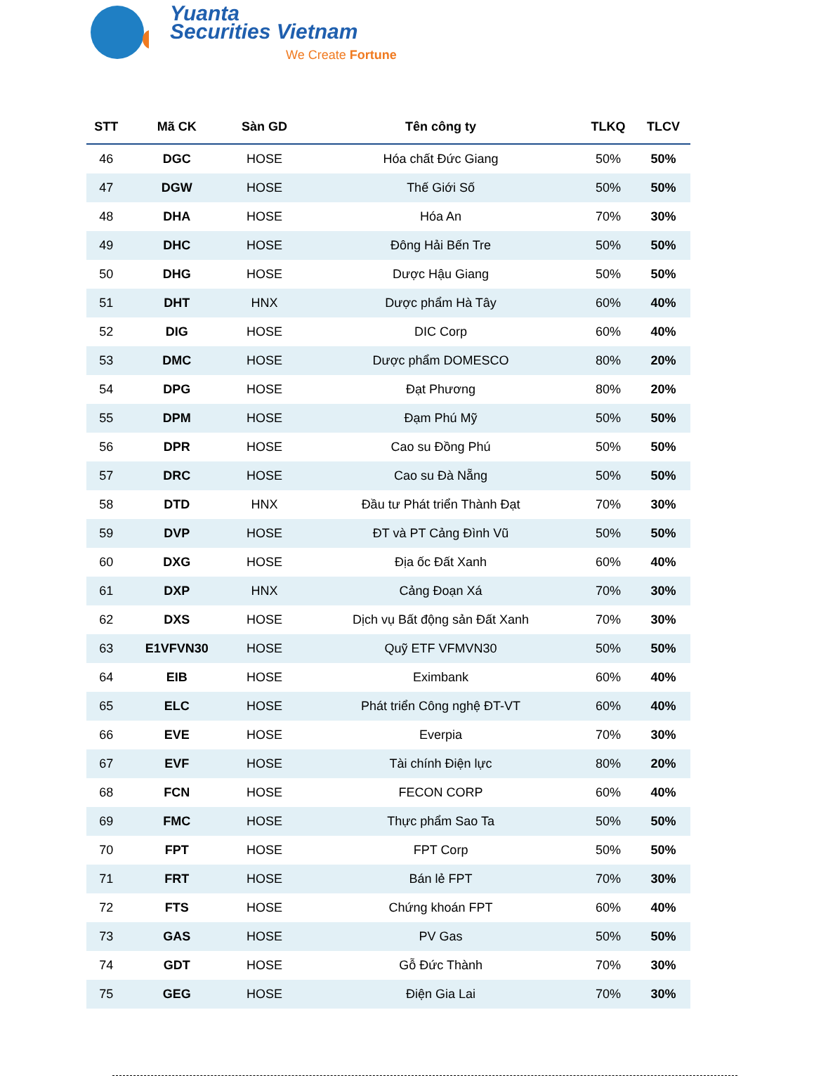Yuanta
Securities Vietnam
We Create Fortune
| STT | Mã CK | Sàn GD | Tên công ty | TLKQ | TLCV |
| --- | --- | --- | --- | --- | --- |
| 46 | DGC | HOSE | Hóa chất Đức Giang | 50% | 50% |
| 47 | DGW | HOSE | Thế Giới Số | 50% | 50% |
| 48 | DHA | HOSE | Hóa An | 70% | 30% |
| 49 | DHC | HOSE | Đông Hải Bến Tre | 50% | 50% |
| 50 | DHG | HOSE | Dược Hậu Giang | 50% | 50% |
| 51 | DHT | HNX | Dược phẩm Hà Tây | 60% | 40% |
| 52 | DIG | HOSE | DIC Corp | 60% | 40% |
| 53 | DMC | HOSE | Dược phẩm DOMESCO | 80% | 20% |
| 54 | DPG | HOSE | Đạt Phương | 80% | 20% |
| 55 | DPM | HOSE | Đạm Phú Mỹ | 50% | 50% |
| 56 | DPR | HOSE | Cao su Đồng Phú | 50% | 50% |
| 57 | DRC | HOSE | Cao su Đà Nẵng | 50% | 50% |
| 58 | DTD | HNX | Đầu tư Phát triển Thành Đạt | 70% | 30% |
| 59 | DVP | HOSE | ĐT và PT Cảng Đình Vũ | 50% | 50% |
| 60 | DXG | HOSE | Địa ốc Đất Xanh | 60% | 40% |
| 61 | DXP | HNX | Cảng Đoạn Xá | 70% | 30% |
| 62 | DXS | HOSE | Dịch vụ Bất động sản Đất Xanh | 70% | 30% |
| 63 | E1VFVN30 | HOSE | Quỹ ETF VFMVN30 | 50% | 50% |
| 64 | EIB | HOSE | Eximbank | 60% | 40% |
| 65 | ELC | HOSE | Phát triển Công nghệ ĐT-VT | 60% | 40% |
| 66 | EVE | HOSE | Everpia | 70% | 30% |
| 67 | EVF | HOSE | Tài chính Điện lực | 80% | 20% |
| 68 | FCN | HOSE | FECON CORP | 60% | 40% |
| 69 | FMC | HOSE | Thực phẩm Sao Ta | 50% | 50% |
| 70 | FPT | HOSE | FPT Corp | 50% | 50% |
| 71 | FRT | HOSE | Bán lẻ FPT | 70% | 30% |
| 72 | FTS | HOSE | Chứng khoán FPT | 60% | 40% |
| 73 | GAS | HOSE | PV Gas | 50% | 50% |
| 74 | GDT | HOSE | Gỗ Đức Thành | 70% | 30% |
| 75 | GEG | HOSE | Điện Gia Lai | 70% | 30% |